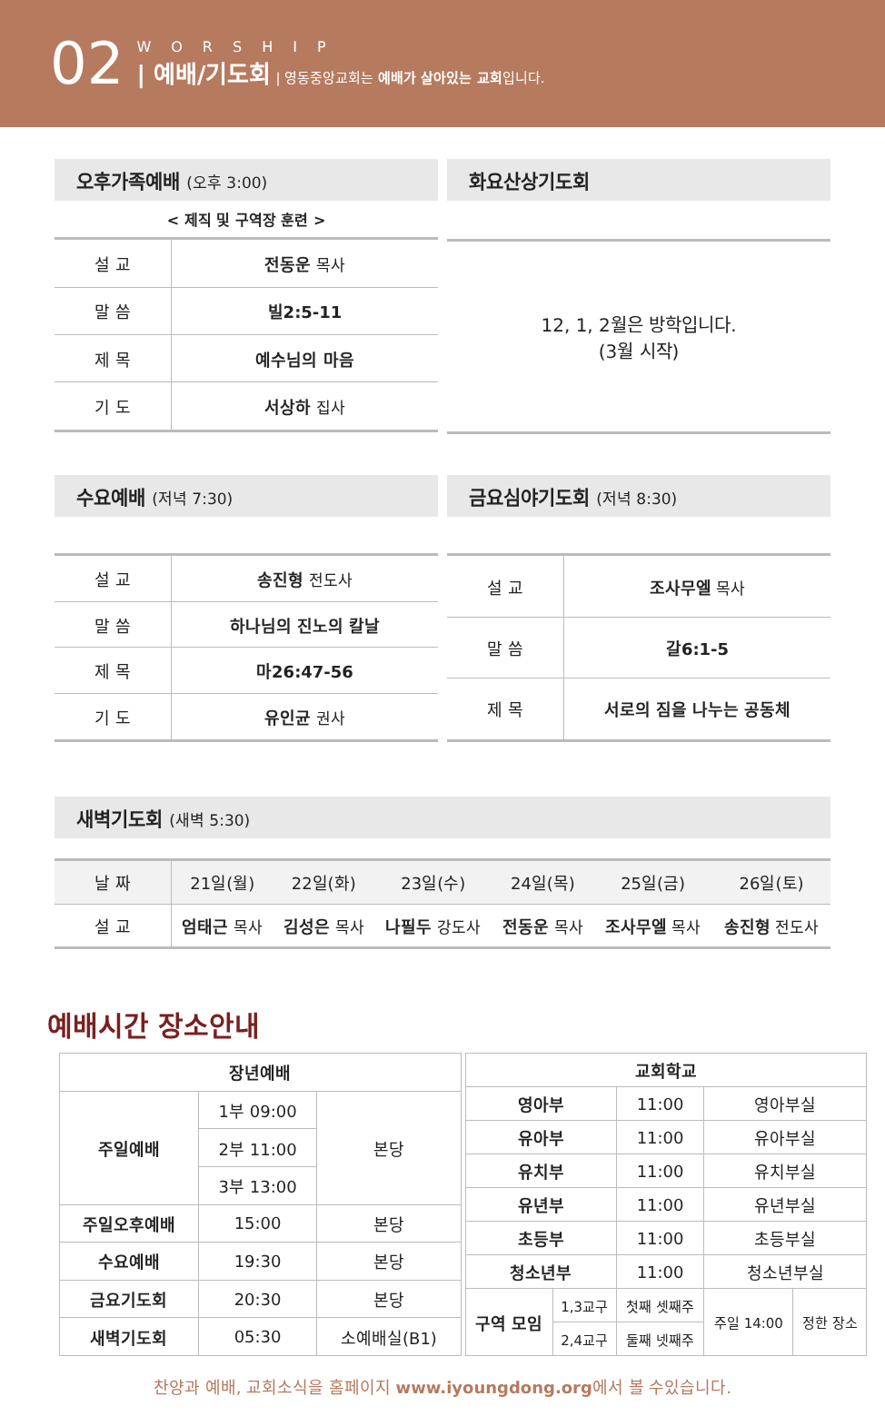02
WORSHIP
| 예배/기도회 | 영동중앙교회는 예배가 살아있는 교회입니다.
오후가족예배 (오후 3:00)
< 제직 및 구역장 훈련 >
| 설 교 | 전동운 목사 |
| 말 씀 | 빌2:5-11 |
| 제 목 | 예수님의 마음 |
| 기 도 | 서상하 집사 |
화요산상기도회
12, 1, 2월은 방학입니다.
(3월 시작)
수요예배 (저녁 7:30)
| 설 교 | 송진형 전도사 |
| 말 씀 | 하나님의 진노의 칼날 |
| 제 목 | 마26:47-56 |
| 기 도 | 유인균 권사 |
금요심야기도회 (저녁 8:30)
| 설 교 | 조사무엘 목사 |
| 말 씀 | 갈6:1-5 |
| 제 목 | 서로의 짐을 나누는 공동체 |
새벽기도회 (새벽 5:30)
| 날 짜 | 21일(월) | 22일(화) | 23일(수) | 24일(목) | 25일(금) | 26일(토) |
| 설 교 | 엄태근 목사 | 김성은 목사 | 나필두 강도사 | 전동운 목사 | 조사무엘 목사 | 송진형 전도사 |
예배시간 장소안내
| 장년예배 | | |
| --- | --- | --- |
| 주일예배 | 1부 09:00 | 본당 |
| | 2부 11:00 | |
| | 3부 13:00 | |
| 주일오후예배 | 15:00 | 본당 |
| 수요예배 | 19:30 | 본당 |
| 금요기도회 | 20:30 | 본당 |
| 새벽기도회 | 05:30 | 소예배실(B1) |
| 교회학교 | | | | |
| --- | --- | --- | --- | --- |
| 영아부 | | 11:00 | 영아부실 | |
| 유아부 | | 11:00 | 유아부실 | |
| 유치부 | | 11:00 | 유치부실 | |
| 유년부 | | 11:00 | 유년부실 | |
| 초등부 | | 11:00 | 초등부실 | |
| 청소년부 | | 11:00 | 청소년부실 | |
| 구역 모임 | 1,3교구 | 첫째 셋째주 | 주일 14:00 | 정한 장소 |
| | 2,4교구 | 둘째 넷째주 | | |
찬양과 예배, 교회소식을 홈페이지 www.iyoungdong.org에서 볼 수있습니다.